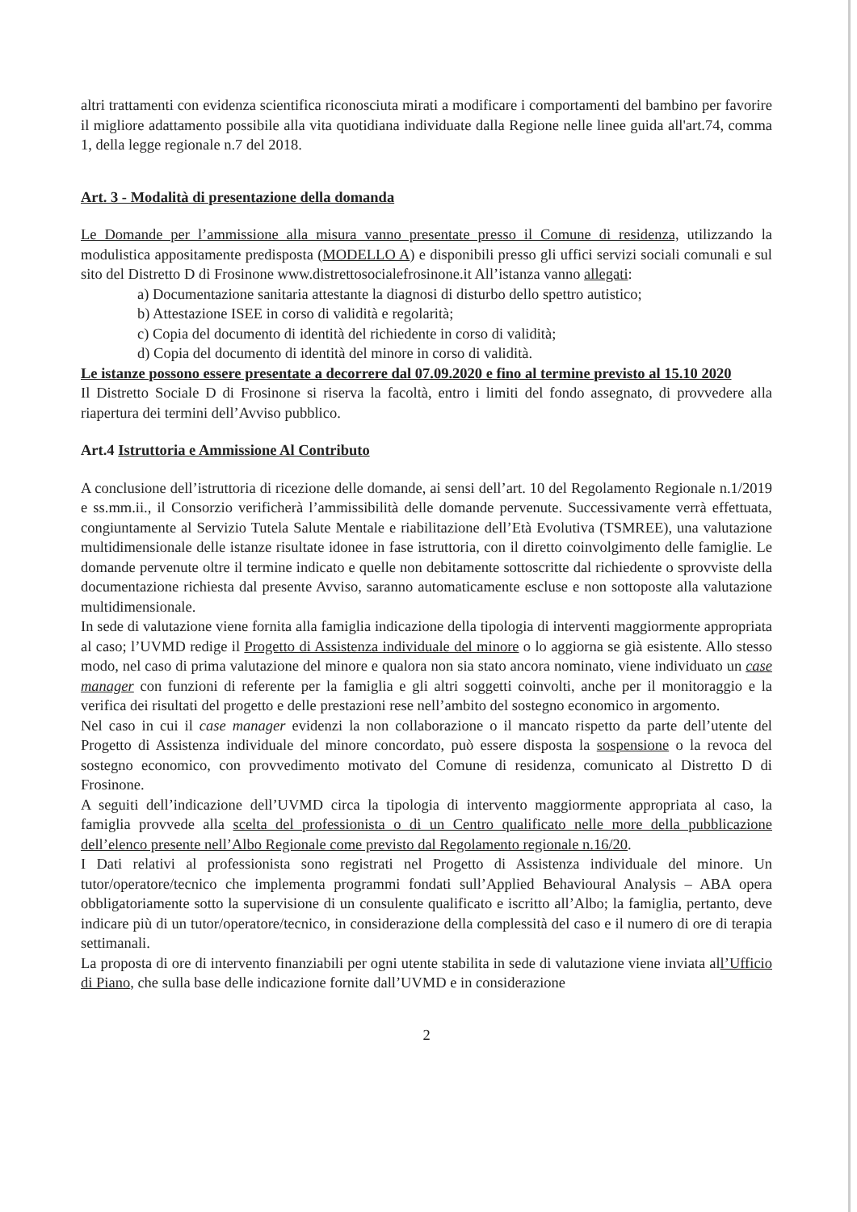altri trattamenti con evidenza scientifica riconosciuta mirati a modificare i comportamenti del bambino per favorire il migliore adattamento possibile alla vita quotidiana individuate dalla Regione nelle linee guida all'art.74, comma 1, della legge regionale n.7 del 2018.
Art. 3 - Modalità di presentazione della domanda
Le Domande per l’ammissione alla misura vanno presentate presso il Comune di residenza, utilizzando la modulistica appositamente predisposta (MODELLO A) e disponibili presso gli uffici servizi sociali comunali e sul sito del Distretto D di Frosinone www.distrettosocialefrosinone.it All’istanza vanno allegati:
a) Documentazione sanitaria attestante la diagnosi di disturbo dello spettro autistico;
b) Attestazione ISEE in corso di validità e regolarità;
c) Copia del documento di identità del richiedente in corso di validità;
d) Copia del documento di identità del minore in corso di validità.
Le istanze possono essere presentate a decorrere dal 07.09.2020 e fino al termine previsto al 15.10 2020
Il Distretto Sociale D di Frosinone si riserva la facoltà, entro i limiti del fondo assegnato, di provvedere alla riapertura dei termini dell’Avviso pubblico.
Art.4 Istruttoria e Ammissione Al Contributo
A conclusione dell’istruttoria di ricezione delle domande, ai sensi dell’art. 10 del Regolamento Regionale n.1/2019 e ss.mm.ii., il Consorzio verificherà l’ammissibilità delle domande pervenute. Successivamente verrà effettuata, congiuntamente al Servizio Tutela Salute Mentale e riabilitazione dell’Età Evolutiva (TSMREE), una valutazione multidimensionale delle istanze risultate idonee in fase istruttoria, con il diretto coinvolgimento delle famiglie. Le domande pervenute oltre il termine indicato e quelle non debitamente sottoscritte dal richiedente o sprovviste della documentazione richiesta dal presente Avviso, saranno automaticamente escluse e non sottoposte alla valutazione multidimensionale.
In sede di valutazione viene fornita alla famiglia indicazione della tipologia di interventi maggiormente appropriata al caso; l’UVMD redige il Progetto di Assistenza individuale del minore o lo aggiorna se già esistente. Allo stesso modo, nel caso di prima valutazione del minore e qualora non sia stato ancora nominato, viene individuato un case manager con funzioni di referente per la famiglia e gli altri soggetti coinvolti, anche per il monitoraggio e la verifica dei risultati del progetto e delle prestazioni rese nell’ambito del sostegno economico in argomento.
Nel caso in cui il case manager evidenzi la non collaborazione o il mancato rispetto da parte dell’utente del Progetto di Assistenza individuale del minore concordato, può essere disposta la sospensione o la revoca del sostegno economico, con provvedimento motivato del Comune di residenza, comunicato al Distretto D di Frosinone.
A seguiti dell’indicazione dell’UVMD circa la tipologia di intervento maggiormente appropriata al caso, la famiglia provvede alla scelta del professionista o di un Centro qualificato nelle more della pubblicazione dell’elenco presente nell’Albo Regionale come previsto dal Regolamento regionale n.16/20.
I Dati relativi al professionista sono registrati nel Progetto di Assistenza individuale del minore. Un tutor/operatore/tecnico che implementa programmi fondati sull’Applied Behavioural Analysis – ABA opera obbligatoriamente sotto la supervisione di un consulente qualificato e iscritto all’Albo; la famiglia, pertanto, deve indicare più di un tutor/operatore/tecnico, in considerazione della complessità del caso e il numero di ore di terapia settimanali.
La proposta di ore di intervento finanziabili per ogni utente stabilita in sede di valutazione viene inviata all’Ufficio di Piano, che sulla base delle indicazione fornite dall’UVMD e in considerazione
2